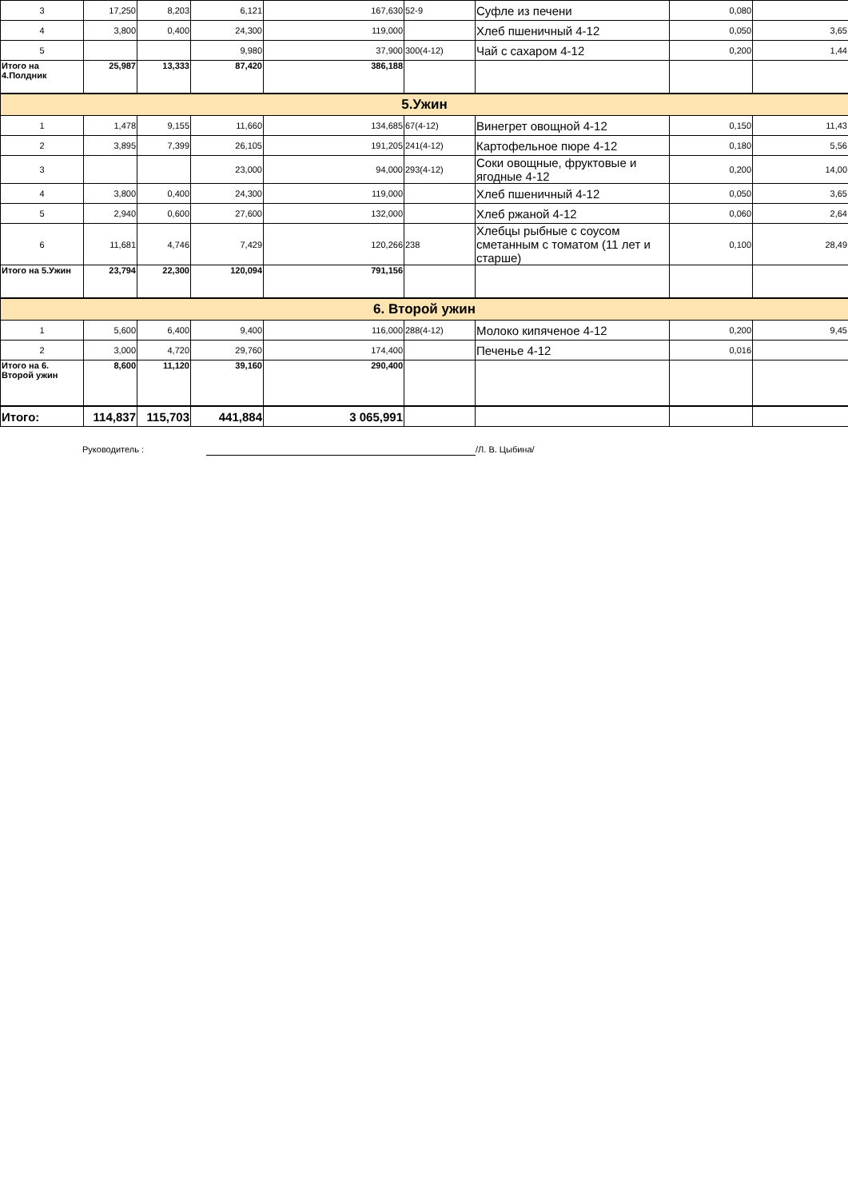| 3 | 17,250 | 8,203 | 6,121 | 167,630 | 52-9 | Суфле из печени | 0,080 | |
| 4 | 3,800 | 0,400 | 24,300 | 119,000 | | Хлеб пшеничный 4-12 | 0,050 | 3,65 |
| 5 | | | 9,980 | 37,900 | 300(4-12) | Чай с сахаром 4-12 | 0,200 | 1,44 |
| Итого на 4.Полдник | 25,987 | 13,333 | 87,420 | 386,188 | | | | |
| 5.Ужин | | | | | | | | |
| 1 | 1,478 | 9,155 | 11,660 | 134,685 | 67(4-12) | Винегрет овощной 4-12 | 0,150 | 11,43 |
| 2 | 3,895 | 7,399 | 26,105 | 191,205 | 241(4-12) | Картофельное пюре 4-12 | 0,180 | 5,56 |
| 3 | | | 23,000 | 94,000 | 293(4-12) | Соки овощные, фруктовые и ягодные 4-12 | 0,200 | 14,00 |
| 4 | 3,800 | 0,400 | 24,300 | 119,000 | | Хлеб пшеничный 4-12 | 0,050 | 3,65 |
| 5 | 2,940 | 0,600 | 27,600 | 132,000 | | Хлеб ржаной 4-12 | 0,060 | 2,64 |
| 6 | 11,681 | 4,746 | 7,429 | 120,266 | 238 | Хлебцы рыбные с соусом сметанным с томатом (11 лет и старше) | 0,100 | 28,49 |
| Итого на 5.Ужин | 23,794 | 22,300 | 120,094 | 791,156 | | | | |
| 6. Второй ужин | | | | | | | | |
| 1 | 5,600 | 6,400 | 9,400 | 116,000 | 288(4-12) | Молоко кипяченое 4-12 | 0,200 | 9,45 |
| 2 | 3,000 | 4,720 | 29,760 | 174,400 | | Печенье 4-12 | 0,016 | |
| Итого на 6. Второй ужин | 8,600 | 11,120 | 39,160 | 290,400 | | | | |
| Итого: | 114,837 | 115,703 | 441,884 | 3 065,991 | | | | |
Руководитель : /Л. В. Цыбина/